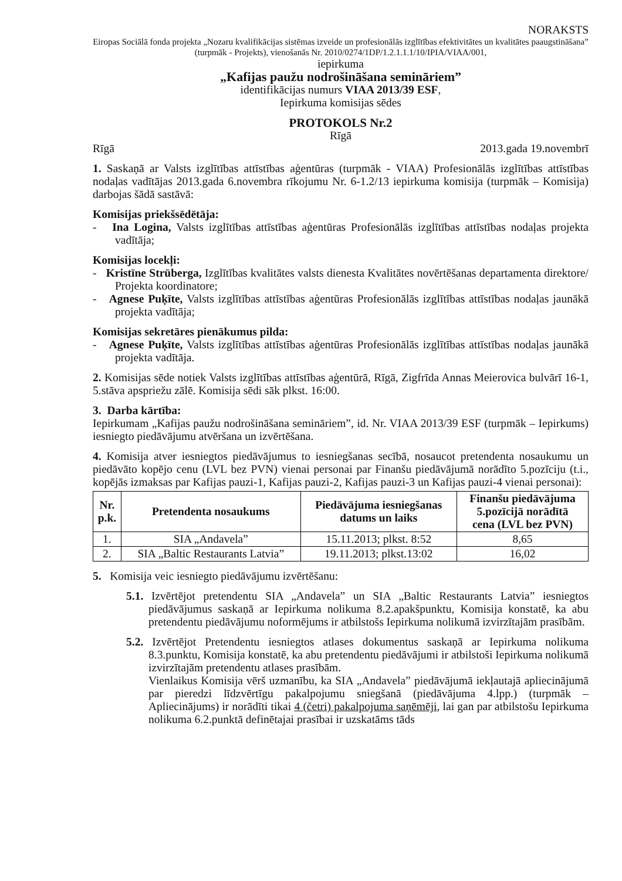NORAKSTS
Eiropas Sociālā fonda projekta „Nozaru kvalifikācijas sistēmas izveide un profesionālās izglītības efektivitātes un kvalitātes paaugstināšana” (turpmāk - Projekts), vienošanās Nr. 2010/0274/1DP/1.2.1.1.1/10/IPIA/VIAA/001,
iepirkuma
„Kafijas paužu nodrošināšana semināriem”
identifikācijas numurs VIAA 2013/39 ESF,
Iepirkuma komisijas sēdes
PROTOKOLS Nr.2
Rīgā
Rīgā 2013.gada 19.novembrī
1. Saskaņā ar Valsts izglītības attīstības aģentūras (turpmāk - VIAA) Profesionālās izglītības attīstības nodaļas vadītājas 2013.gada 6.novembra rīkojumu Nr. 6-1.2/13 iepirkuma komisija (turpmāk – Komisija) darbojas šādā sastāvā:
Komisijas priekšsēdētāja:
- Ina Logina, Valsts izglītības attīstības aģentūras Profesionālās izglītības attīstības nodaļas projekta vadītāja;
Komisijas locekļi:
- Kristīne Strūberga, Izglītības kvalitātes valsts dienesta Kvalitātes novērtēšanas departamenta direktore/ Projekta koordinatore;
- Agnese Puķīte, Valsts izglītības attīstības aģentūras Profesionālās izglītības attīstības nodaļas jaunākā projekta vadītāja;
Komisijas sekretāres pienākumus pilda:
- Agnese Puķīte, Valsts izglītības attīstības aģentūras Profesionālās izglītības attīstības nodaļas jaunākā projekta vadītāja.
2. Komisijas sēde notiek Valsts izglītības attīstības aģentūrā, Rīgā, Zigfrīda Annas Meierovica bulvārī 16-1, 5.stāva apspriežu zālē. Komisija sēdi sāk plkst. 16:00.
3. Darba kārtība:
Iepirkumam „Kafijas paužu nodrošināšana semināriem”, id. Nr. VIAA 2013/39 ESF (turpmāk – Iepirkums) iesniegto piedāvājumu atvēršana un izvērtēšana.
4. Komisija atver iesniegtos piedāvājumus to iesniegšanas secībā, nosaucot pretendenta nosaukumu un piedāvāto kopējo cenu (LVL bez PVN) vienai personai par Finanšu piedāvājumā norādīto 5.pozīciju (t.i., kopējās izmaksas par Kafijas pauzi-1, Kafijas pauzi-2, Kafijas pauzi-3 un Kafijas pauzi-4 vienai personai):
| Nr. p.k. | Pretendenta nosaukums | Piedāvājuma iesniegšanas datums un laiks | Finanšu piedāvājuma 5.pozīcijā norādītā cena (LVL bez PVN) |
| --- | --- | --- | --- |
| 1. | SIA „Andavela” | 15.11.2013; plkst. 8:52 | 8,65 |
| 2. | SIA „Baltic Restaurants Latvia” | 19.11.2013; plkst.13:02 | 16,02 |
5. Komisija veic iesniegto piedāvājumu izvērtēšanu:
5.1. Izvērtējot pretendentu SIA „Andavela” un SIA „Baltic Restaurants Latvia” iesniegtos piedāvājumus saskaņā ar Iepirkuma nolikuma 8.2.apakšpunktu, Komisija konstatē, ka abu pretendentu piedāvājumu noformējums ir atbilstošs Iepirkuma nolikumā izvirzītajām prasībām.
5.2. Izvērtējot Pretendentu iesniegtos atlases dokumentus saskaņā ar Iepirkuma nolikuma 8.3.punktu, Komisija konstatē, ka abu pretendentu piedāvājumi ir atbilstoši Iepirkuma nolikumā izvirzītajām pretendentu atlases prasībām.
Vienlaikus Komisija vērš uzmanību, ka SIA „Andavela” piedāvājumā iekļautajā apliecinājumā par pieredzi līdzvērtīgu pakalpojumu sniegšanā (piedāvājuma 4.lpp.) (turpmāk – Apliecinājums) ir norādīti tikai 4 (četri) pakalpojuma saņēmēji, lai gan par atbilstošu Iepirkuma nolikuma 6.2.punktā definētajai prasībai ir uzskatāms tāds